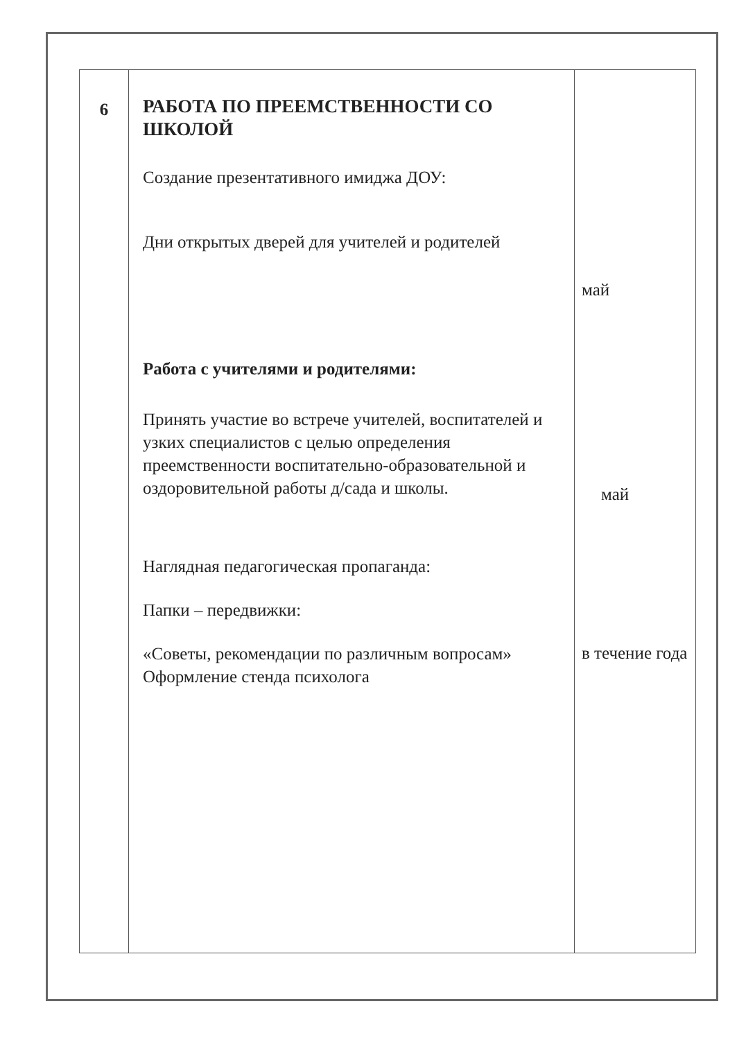| 6 | РАБОТА ПО ПРЕЕМСТВЕННОСТИ СО ШКОЛОЙ Создание презентативного имиджа ДОУ: Дни открытых дверей для учителей и родителей Работа с учителями и родителями: Принять участие во встрече учителей, воспитателей и узких специалистов с целью определения преемственности воспитательно-образовательной и оздоровительной работы д/сада и школы. Наглядная педагогическая пропаганда: Папки – передвижки: «Советы, рекомендации по различным вопросам» Оформление стенда психолога | май май в течение года |